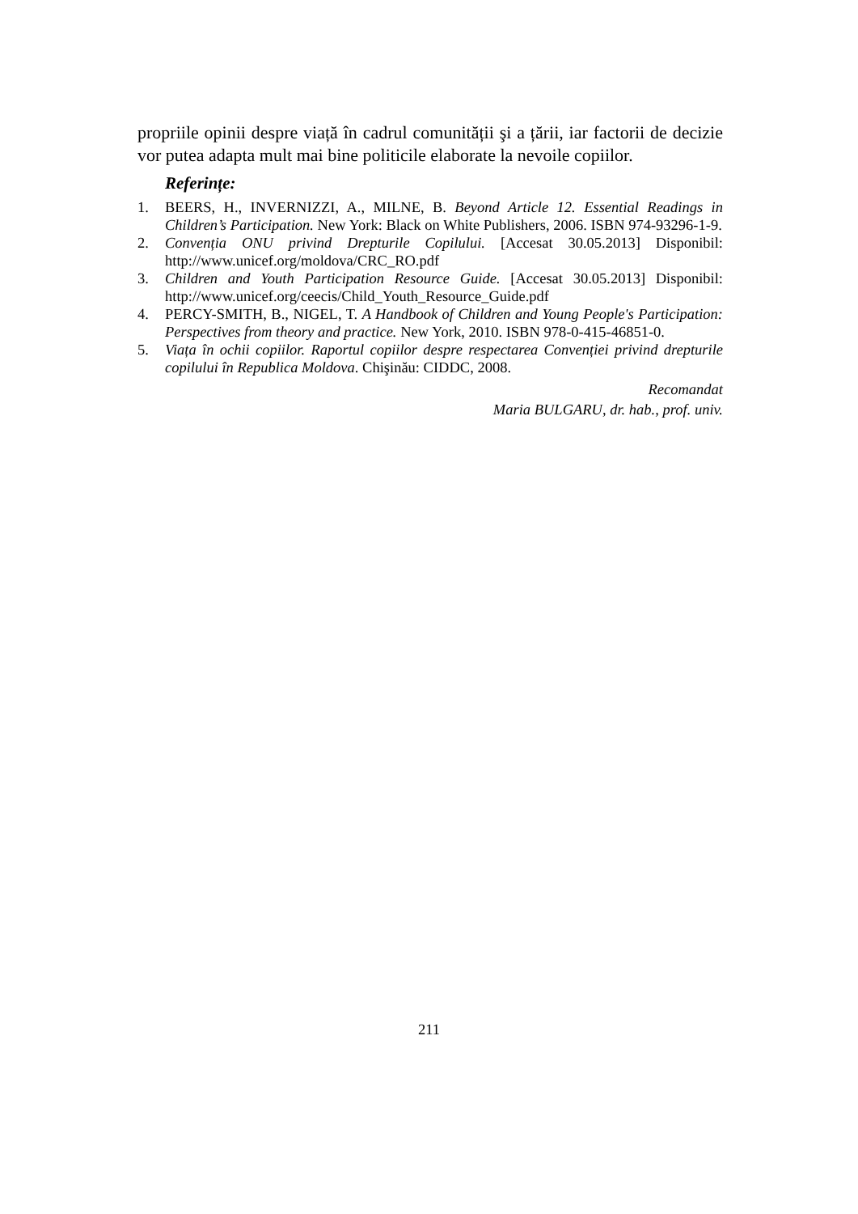propriile opinii despre viață în cadrul comunității şi a țării, iar factorii de decizie vor putea adapta mult mai bine politicile elaborate la nevoile copiilor.
Referințe:
1. BEERS, H., INVERNIZZI, A., MILNE, B. Beyond Article 12. Essential Readings in Children’s Participation. New York: Black on White Publishers, 2006. ISBN 974-93296-1-9.
2. Convenția ONU privind Drepturile Copilului. [Accesat 30.05.2013] Disponibil: http://www.unicef.org/moldova/CRC_RO.pdf
3. Children and Youth Participation Resource Guide. [Accesat 30.05.2013] Disponibil: http://www.unicef.org/ceecis/Child_Youth_Resource_Guide.pdf
4. PERCY-SMITH, B., NIGEL, T. A Handbook of Children and Young People's Participation: Perspectives from theory and practice. New York, 2010. ISBN 978-0-415-46851-0.
5. Viața în ochii copiilor. Raportul copiilor despre respectarea Convenției privind drepturile copilului în Republica Moldova. Chişinău: CIDDC, 2008.
Recomandat
Maria BULGARU, dr. hab., prof. univ.
211